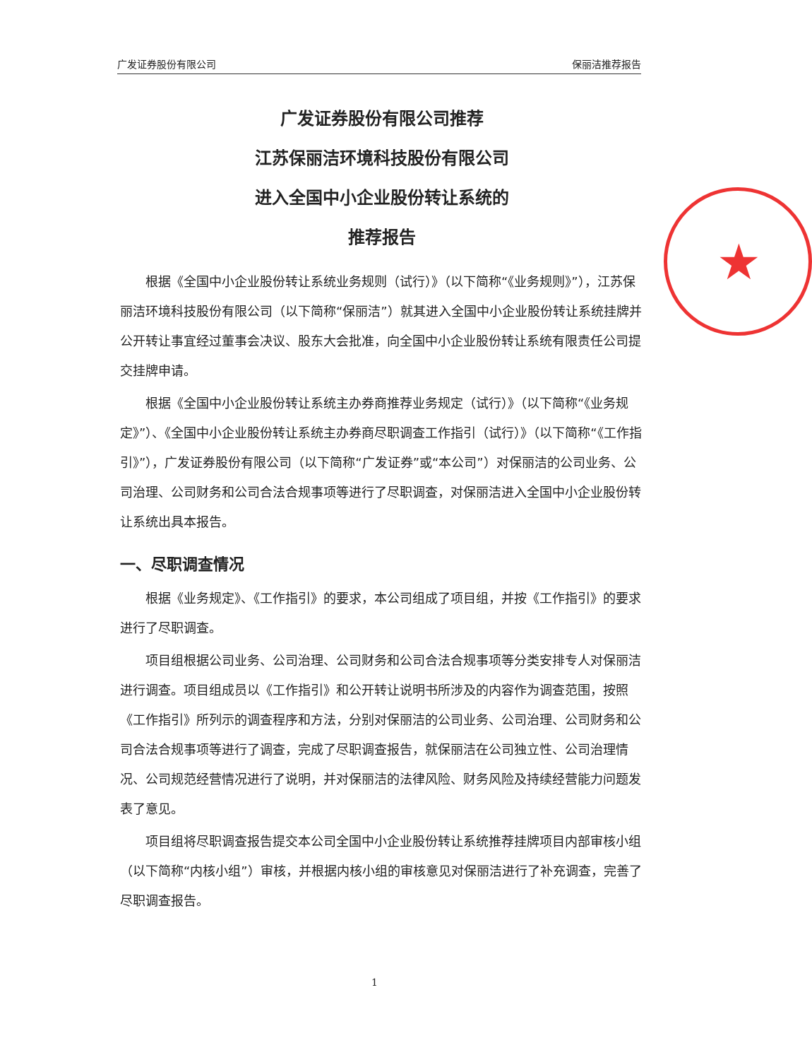广发证券股份有限公司 保丽洁推荐报告
★
广发证券股份有限公司推荐
江苏保丽洁环境科技股份有限公司
进入全国中小企业股份转让系统的
推荐报告
根据《全国中小企业股份转让系统业务规则（试行）》（以下简称“《业务规则》”），江苏保丽洁环境科技股份有限公司（以下简称“保丽洁”）就其进入全国中小企业股份转让系统挂牌并公开转让事宜经过董事会决议、股东大会批准，向全国中小企业股份转让系统有限责任公司提交挂牌申请。
根据《全国中小企业股份转让系统主办券商推荐业务规定（试行）》（以下简称“《业务规定》”）、《全国中小企业股份转让系统主办券商尽职调查工作指引（试行）》（以下简称“《工作指引》”），广发证券股份有限公司（以下简称“广发证券”或“本公司”）对保丽洁的公司业务、公司治理、公司财务和公司合法合规事项等进行了尽职调查，对保丽洁进入全国中小企业股份转让系统出具本报告。
一、尽职调查情况
根据《业务规定》、《工作指引》的要求，本公司组成了项目组，并按《工作指引》的要求进行了尽职调查。
项目组根据公司业务、公司治理、公司财务和公司合法合规事项等分类安排专人对保丽洁进行调查。项目组成员以《工作指引》和公开转让说明书所涉及的内容作为调查范围，按照《工作指引》所列示的调查程序和方法，分别对保丽洁的公司业务、公司治理、公司财务和公司合法合规事项等进行了调查，完成了尽职调查报告，就保丽洁在公司独立性、公司治理情况、公司规范经营情况进行了说明，并对保丽洁的法律风险、财务风险及持续经营能力问题发表了意见。
项目组将尽职调查报告提交本公司全国中小企业股份转让系统推荐挂牌项目内部审核小组（以下简称“内核小组”）审核，并根据内核小组的审核意见对保丽洁进行了补充调查，完善了尽职调查报告。
1